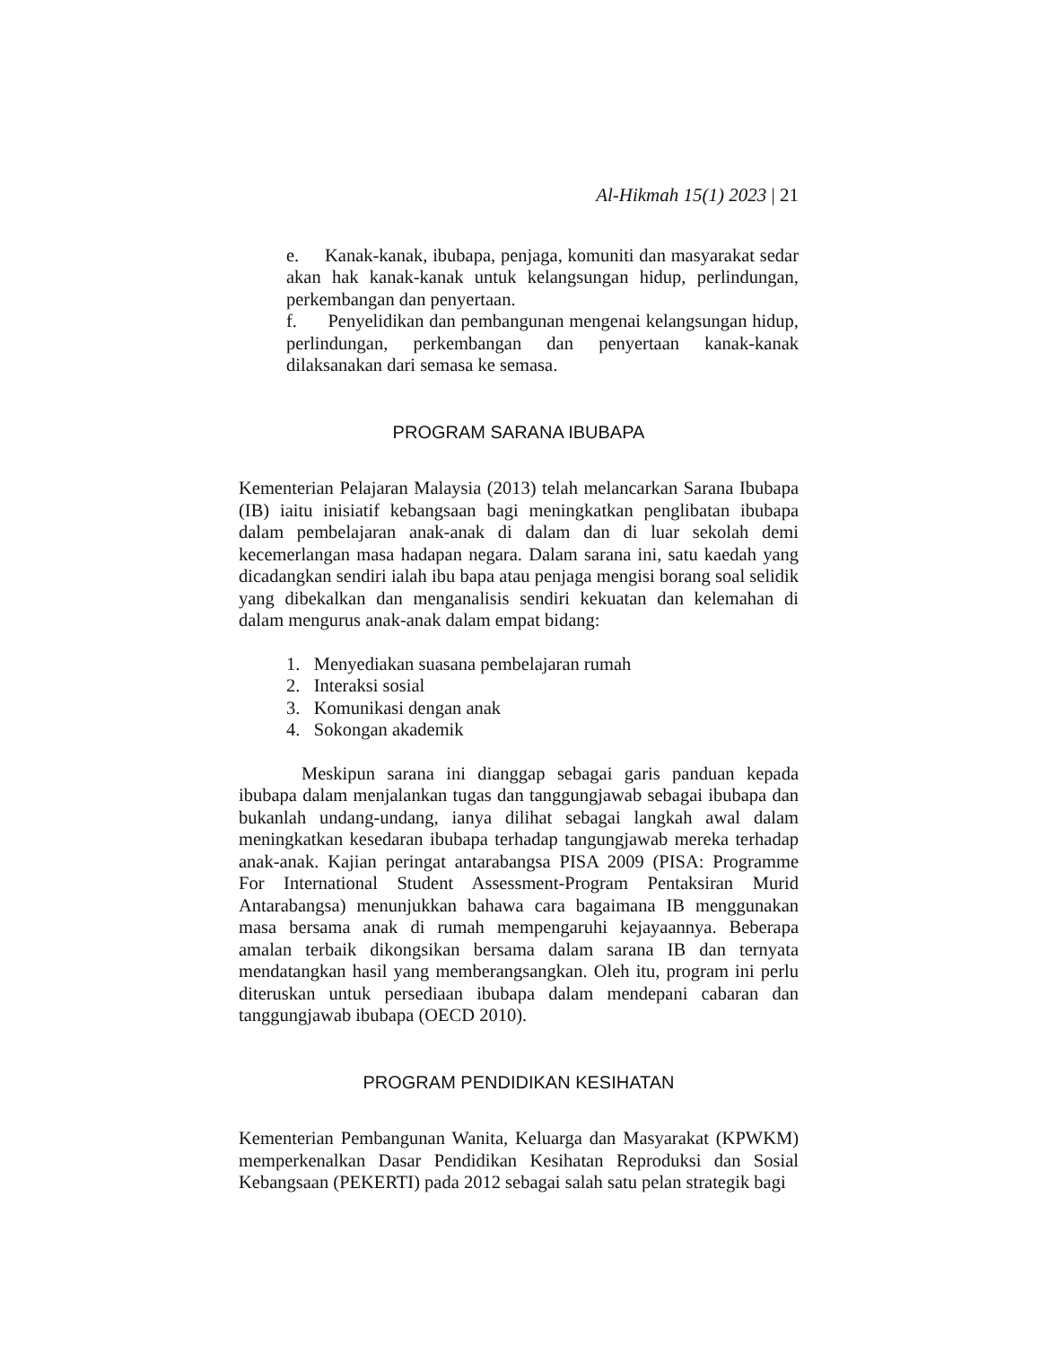Al-Hikmah 15(1) 2023 | 21
e. Kanak-kanak, ibubapa, penjaga, komuniti dan masyarakat sedar akan hak kanak-kanak untuk kelangsungan hidup, perlindungan, perkembangan dan penyertaan.
f. Penyelidikan dan pembangunan mengenai kelangsungan hidup, perlindungan, perkembangan dan penyertaan kanak-kanak dilaksanakan dari semasa ke semasa.
PROGRAM SARANA IBUBAPA
Kementerian Pelajaran Malaysia (2013) telah melancarkan Sarana Ibubapa (IB) iaitu inisiatif kebangsaan bagi meningkatkan penglibatan ibubapa dalam pembelajaran anak-anak di dalam dan di luar sekolah demi kecemerlangan masa hadapan negara. Dalam sarana ini, satu kaedah yang dicadangkan sendiri ialah ibu bapa atau penjaga mengisi borang soal selidik yang dibekalkan dan menganalisis sendiri kekuatan dan kelemahan di dalam mengurus anak-anak dalam empat bidang:
1. Menyediakan suasana pembelajaran rumah
2. Interaksi sosial
3. Komunikasi dengan anak
4. Sokongan akademik
Meskipun sarana ini dianggap sebagai garis panduan kepada ibubapa dalam menjalankan tugas dan tanggungjawab sebagai ibubapa dan bukanlah undang-undang, ianya dilihat sebagai langkah awal dalam meningkatkan kesedaran ibubapa terhadap tangungjawab mereka terhadap anak-anak. Kajian peringat antarabangsa PISA 2009 (PISA: Programme For International Student Assessment-Program Pentaksiran Murid Antarabangsa) menunjukkan bahawa cara bagaimana IB menggunakan masa bersama anak di rumah mempengaruhi kejayaannya. Beberapa amalan terbaik dikongsikan bersama dalam sarana IB dan ternyata mendatangkan hasil yang memberangsangkan. Oleh itu, program ini perlu diteruskan untuk persediaan ibubapa dalam mendepani cabaran dan tanggungjawab ibubapa (OECD 2010).
PROGRAM PENDIDIKAN KESIHATAN
Kementerian Pembangunan Wanita, Keluarga dan Masyarakat (KPWKM) memperkenalkan Dasar Pendidikan Kesihatan Reproduksi dan Sosial Kebangsaan (PEKERTI) pada 2012 sebagai salah satu pelan strategik bagi